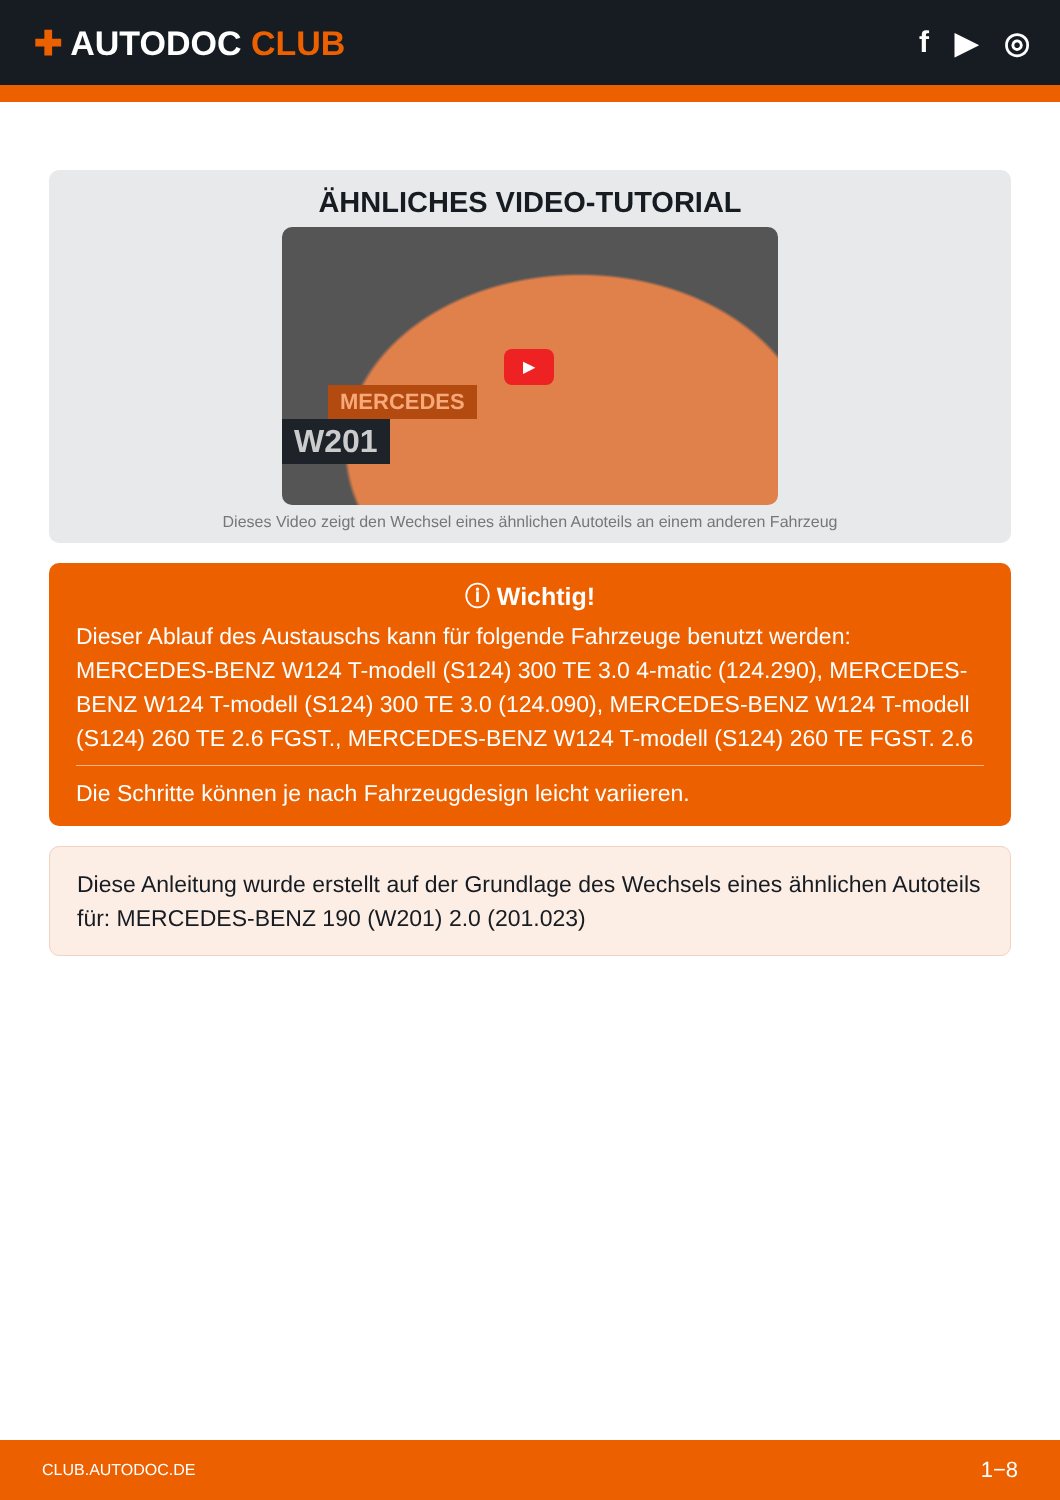✚ AUTODOC CLUB f ▶ ◎
ÄHNLICHES VIDEO-TUTORIAL
▶
MERCEDES
W201
Dieses Video zeigt den Wechsel eines ähnlichen Autoteils an einem anderen Fahrzeug
ⓘ Wichtig!
Dieser Ablauf des Austauschs kann für folgende Fahrzeuge benutzt werden: MERCEDES-BENZ W124 T-modell (S124) 300 TE 3.0 4-matic (124.290), MERCEDES-BENZ W124 T-modell (S124) 300 TE 3.0 (124.090), MERCEDES-BENZ W124 T-modell (S124) 260 TE 2.6 FGST., MERCEDES-BENZ W124 T-modell (S124) 260 TE FGST. 2.6
Die Schritte können je nach Fahrzeugdesign leicht variieren.
Diese Anleitung wurde erstellt auf der Grundlage des Wechsels eines ähnlichen Autoteils für: MERCEDES-BENZ 190 (W201) 2.0 (201.023)
CLUB.AUTODOC.DE 1−8